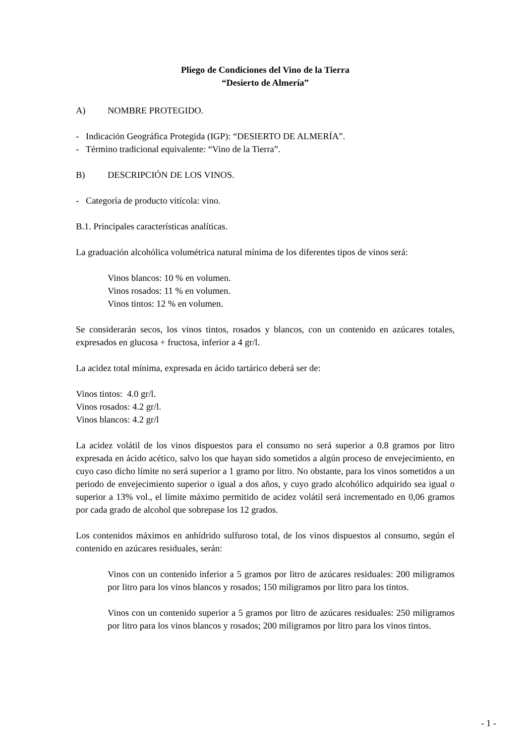Pliego de Condiciones del Vino de la Tierra
“Desierto de Almería”
A) NOMBRE PROTEGIDO.
- Indicación Geográfica Protegida (IGP): “DESIERTO DE ALMERÍA”.
- Término tradicional equivalente: “Vino de la Tierra”.
B) DESCRIPCIÓN DE LOS VINOS.
- Categoría de producto vitícola: vino.
B.1. Principales características analíticas.
La graduación alcohólica volumétrica natural mínima de los diferentes tipos de vinos será:
Vinos blancos: 10 % en volumen.
Vinos rosados: 11 % en volumen.
Vinos tintos: 12 % en volumen.
Se considerarán secos, los vinos tintos, rosados y blancos, con un contenido en azúcares totales, expresados en glucosa + fructosa, inferior a 4 gr/l.
La acidez total mínima, expresada en ácido tartárico deberá ser de:
Vinos tintos: 4.0 gr/l.
Vinos rosados: 4.2 gr/l.
Vinos blancos: 4.2 gr/l
La acidez volátil de los vinos dispuestos para el consumo no será superior a 0.8 gramos por litro expresada en ácido acético, salvo los que hayan sido sometidos a algún proceso de envejecimiento, en cuyo caso dicho límite no será superior a 1 gramo por litro. No obstante, para los vinos sometidos a un periodo de envejecimiento superior o igual a dos años, y cuyo grado alcohólico adquirido sea igual o superior a 13% vol., el límite máximo permitido de acidez volátil será incrementado en 0,06 gramos por cada grado de alcohol que sobrepase los 12 grados.
Los contenidos máximos en anhídrido sulfuroso total, de los vinos dispuestos al consumo, según el contenido en azúcares residuales, serán:
Vinos con un contenido inferior a 5 gramos por litro de azúcares residuales: 200 miligramos por litro para los vinos blancos y rosados; 150 miligramos por litro para los tintos.
Vinos con un contenido superior a 5 gramos por litro de azúcares residuales: 250 miligramos por litro para los vinos blancos y rosados; 200 miligramos por litro para los vinos tintos.
- 1 -